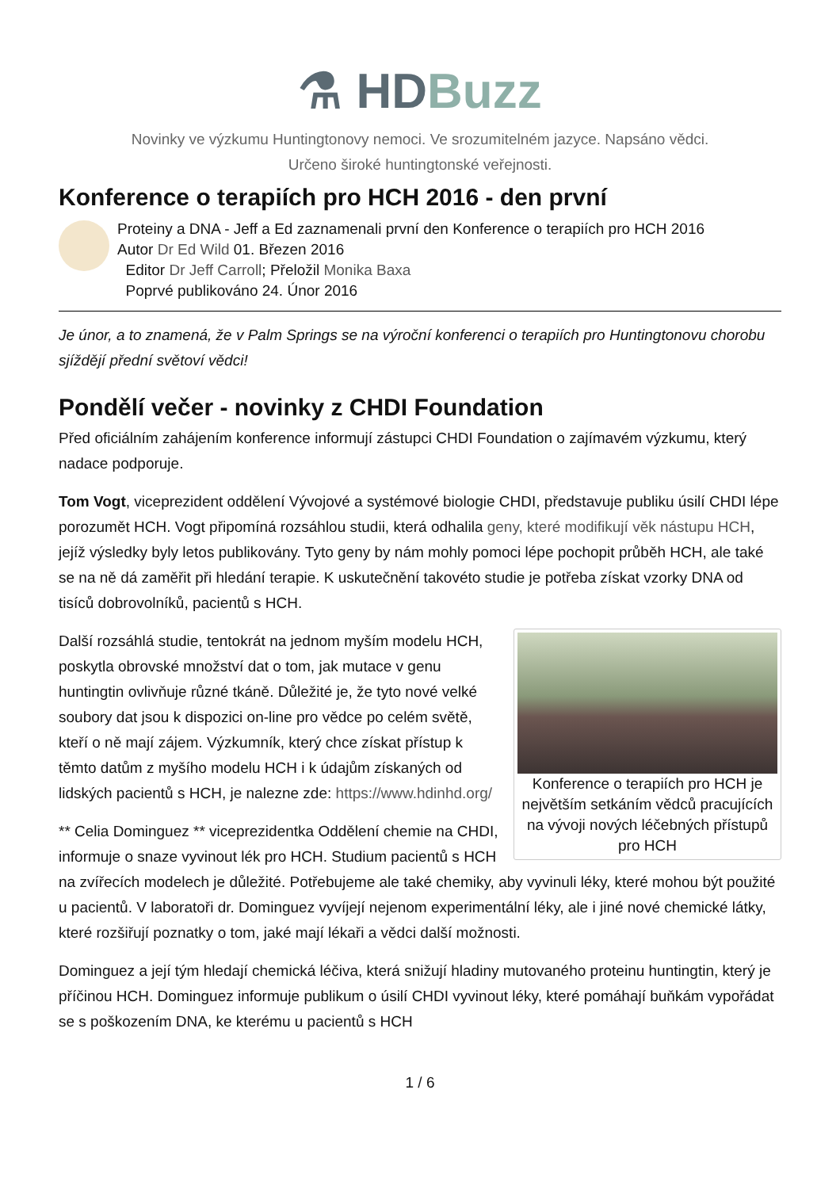⚗ HDBuzz
Novinky ve výzkumu Huntingtonovy nemoci. Ve srozumitelném jazyce. Napsáno vědci.
Určeno široké huntingtonské veřejnosti.
Konference o terapiích pro HCH 2016 - den první
Proteiny a DNA - Jeff a Ed zaznamenali první den Konference o terapiích pro HCH 2016
Autor Dr Ed Wild 01. Březen 2016
Editor Dr Jeff Carroll; Přeložil Monika Baxa
Poprvé publikováno 24. Únor 2016
Je únor, a to znamená, že v Palm Springs se na výroční konferenci o terapiích pro Huntingtonovu chorobu sjíždějí přední světoví vědci!
Pondělí večer - novinky z CHDI Foundation
Před oficiálním zahájením konference informují zástupci CHDI Foundation o zajímavém výzkumu, který nadace podporuje.
Tom Vogt, viceprezident oddělení Vývojové a systémové biologie CHDI, představuje publiku úsilí CHDI lépe porozumět HCH. Vogt připomíná rozsáhlou studii, která odhalila geny, které modifikují věk nástupu HCH, jejíž výsledky byly letos publikovány. Tyto geny by nám mohly pomoci lépe pochopit průběh HCH, ale také se na ně dá zaměřit při hledání terapie. K uskutečnění takovéto studie je potřeba získat vzorky DNA od tisíců dobrovolníků, pacientů s HCH.
Konference o terapiích pro HCH je největším setkáním vědců pracujících na vývoji nových léčebných přístupů pro HCH
Další rozsáhlá studie, tentokrát na jednom myším modelu HCH, poskytla obrovské množství dat o tom, jak mutace v genu huntingtin ovlivňuje různé tkáně. Důležité je, že tyto nové velké soubory dat jsou k dispozici on-line pro vědce po celém světě, kteří o ně mají zájem. Výzkumník, který chce získat přístup k těmto datům z myšího modelu HCH i k údajům získaných od lidských pacientů s HCH, je nalezne zde: https://www.hdinhd.org/
** Celia Dominguez ** viceprezidentka Oddělení chemie na CHDI, informuje o snaze vyvinout lék pro HCH. Studium pacientů s HCH na zvířecích modelech je důležité. Potřebujeme ale také chemiky, aby vyvinuli léky, které mohou být použité u pacientů. V laboratoři dr. Dominguez vyvíjejí nejenom experimentální léky, ale i jiné nové chemické látky, které rozšiřují poznatky o tom, jaké mají lékaři a vědci další možnosti.
Dominguez a její tým hledají chemická léčiva, která snižují hladiny mutovaného proteinu huntingtin, který je příčinou HCH. Dominguez informuje publikum o úsilí CHDI vyvinout léky, které pomáhají buňkám vypořádat se s poškozením DNA, ke kterému u pacientů s HCH
1 / 6